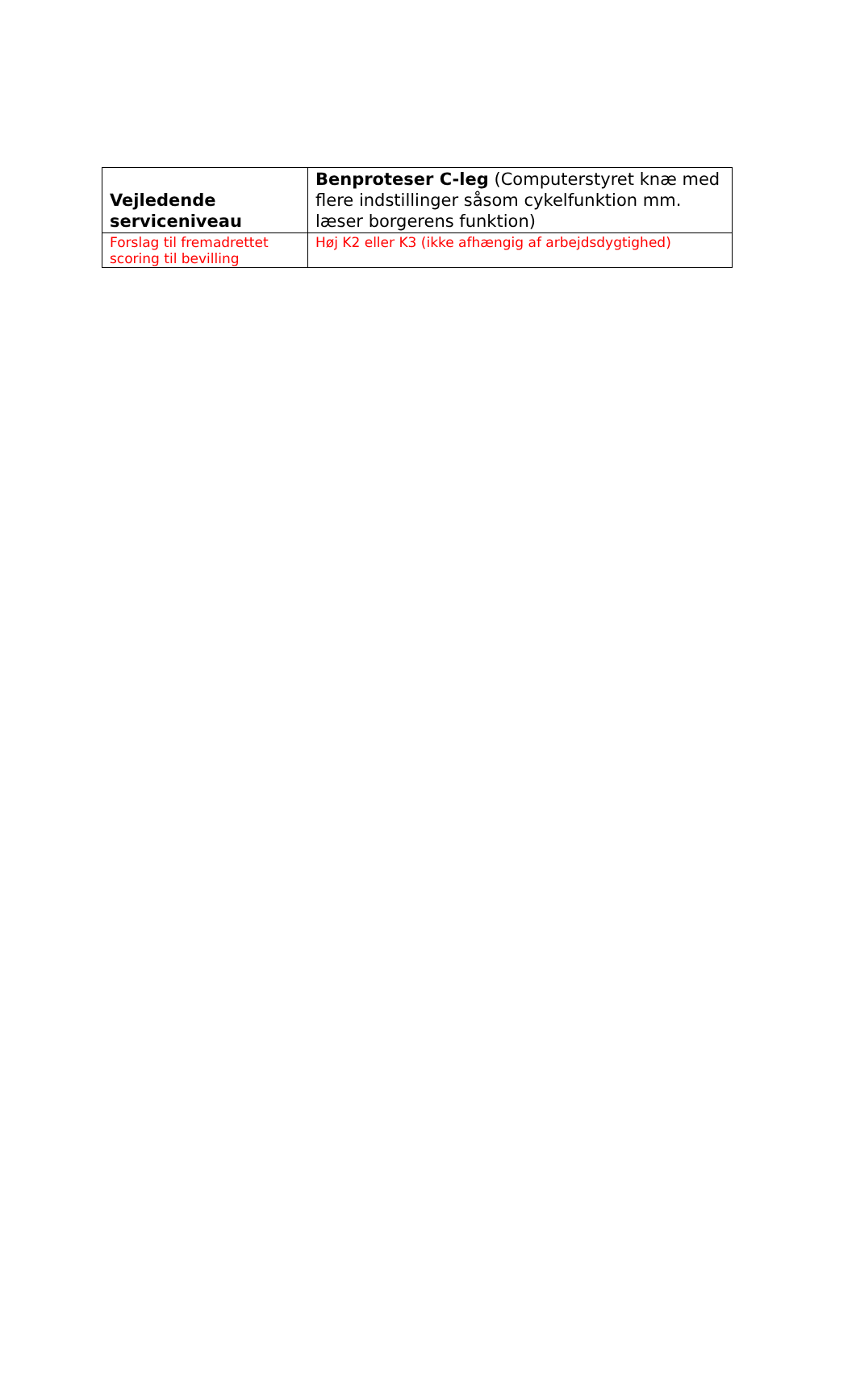| Vejledende serviceniveau | Benproteser C-leg (Computerstyret knæ med flere indstillinger såsom cykelfunktion mm. læser borgerens funktion) |
| Forslag til fremadrettet scoring til bevilling | Høj K2 eller K3 (ikke afhængig af arbejdsdygtighed) |